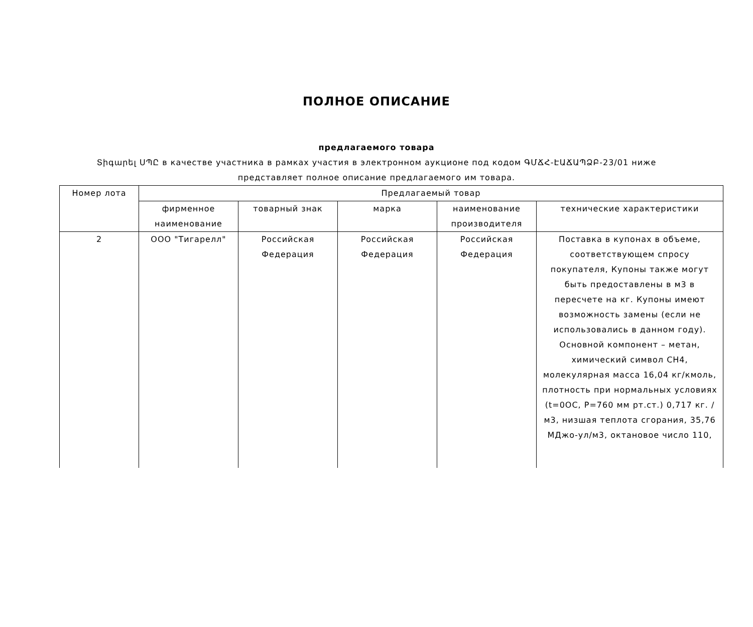ПОЛНОЕ ОПИСАНИЕ
предлагаемого товара
Տիգարել ՍՊԸ в качестве участника в рамках участия в электронном аукционе под кодом ԳՄՃՀ-ԷԱՃԱՊՁԲ-23/01 ниже представляет полное описание предлагаемого им товара.
| Номер лота | Предлагаемый товар | | | | |
| --- | --- | --- | --- | --- | --- |
| | фирменное наименование | товарный знак | марка | наименование производителя | технические характеристики |
| 2 | ООО "Тигарелл" | Российская Федерация | Российская Федерация | Российская Федерация | Поставка в купонах в объеме, соответствующем спросу покупателя, Купоны также могут быть предоставлены в м3 в пересчете на кг. Купоны имеют возможность замены (если не использовались в данном году). Основной компонент – метан, химический символ CH4, молекулярная масса 16,04 кг/кмоль, плотность при нормальных условиях (t=0OC, P=760 мм рт.ст.) 0,717 кг. /м3, низшая теплота сгорания, 35,76 МДжо-ул/м3, октановое число 110, |